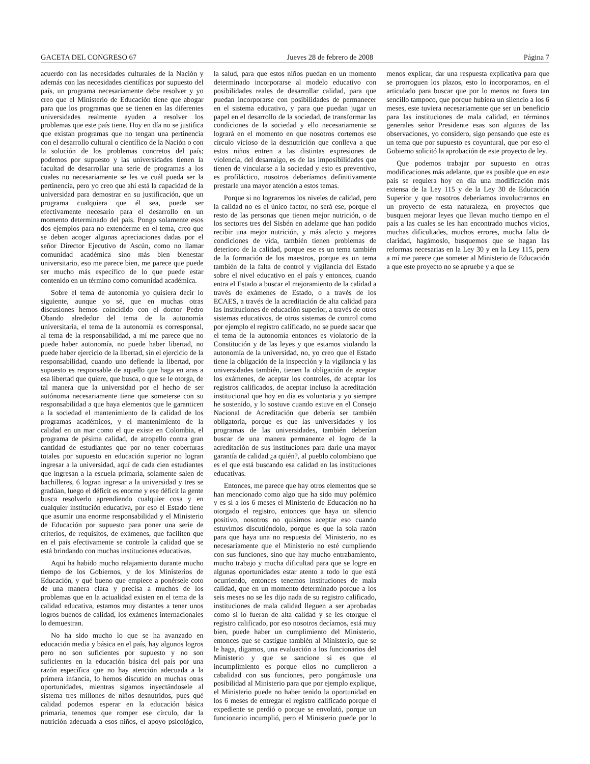GACETA DEL CONGRESO 67 Jueves 28 de febrero de 2008 Página 7
acuerdo con las necesidades culturales de la Nación y además con las necesidades científicas por supuesto del país, un programa necesariamente debe resolver y yo creo que el Ministerio de Educación tiene que abogar para que los programas que se tienen en las diferentes universidades realmente ayuden a resolver los problemas que este país tiene. Hoy en día no se justifica que existan programas que no tengan una pertinencia con el desarrollo cultural o científico de la Nación o con la solución de los problemas concretos del país; podemos por supuesto y las universidades tienen la facultad de desarrollar una serie de programas a los cuales no necesariamente se les ve cuál pueda ser la pertinencia, pero yo creo que ahí está la capacidad de la universidad para demostrar en su justificación, que un programa cualquiera que él sea, puede ser efectivamente necesario para el desarrollo en un momento determinado del país. Pongo solamente esos dos ejemplos para no extenderme en el tema, creo que se deben acoger algunas apreciaciones dadas por el señor Director Ejecutivo de Ascún, como no llamar comunidad académica sino más bien bienestar universitario, eso me parece bien, me parece que puede ser mucho más específico de lo que puede estar contenido en un término como comunidad académica.
Sobre el tema de autonomía yo quisiera decir lo siguiente, aunque yo sé, que en muchas otras discusiones hemos coincidido con el doctor Pedro Obando alrededor del tema de la autonomía universitaria, el tema de la autonomía es corresponsal, al tema de la responsabilidad, a mí me parece que no puede haber autonomía, no puede haber libertad, no puede haber ejercicio de la libertad, sin el ejercicio de la responsabilidad, cuando uno defiende la libertad, por supuesto es responsable de aquello que haga en aras a esa libertad que quiere, que busca, o que se le otorga, de tal manera que la universidad por el hecho de ser autónoma necesariamente tiene que someterse con su responsabilidad a que haya elementos que le garanticen a la sociedad el mantenimiento de la calidad de los programas académicos, y el mantenimiento de la calidad en un mar como el que existe en Colombia, el programa de pésima calidad, de atropello contra gran cantidad de estudiantes que por no tener coberturas totales por supuesto en educación superior no logran ingresar a la universidad, aquí de cada cien estudiantes que ingresan a la escuela primaria, solamente salen de bachilleres, 6 logran ingresar a la universidad y tres se gradúan, luego el déficit es enorme y ese déficit la gente busca resolverlo aprendiendo cualquier cosa y en cualquier institución educativa, por eso el Estado tiene que asumir una enorme responsabilidad y el Ministerio de Educación por supuesto para poner una serie de criterios, de requisitos, de exámenes, que faciliten que en el país efectivamente se controle la calidad que se está brindando con muchas instituciones educativas.
Aquí ha habido mucho relajamiento durante mucho tiempo de los Gobiernos, y de los Ministerios de Educación, y qué bueno que empiece a ponérsele coto de una manera clara y precisa a muchos de los problemas que en la actualidad existen en el tema de la calidad educativa, estamos muy distantes a tener unos logros buenos de calidad, los exámenes internacionales lo demuestran.
No ha sido mucho lo que se ha avanzado en educación media y básica en el país, hay algunos logros pero no son suficientes por supuesto y no son suficientes en la educación básica del país por una razón específica que no hay atención adecuada a la primera infancia, lo hemos discutido en muchas otras oportunidades, mientras sigamos inyectándosele al sistema tres millones de niños desnutridos, pues qué calidad podemos esperar en la educación básica primaria, tenemos que romper ese círculo, dar la nutrición adecuada a esos niños, el apoyo psicológico, la salud, para que estos niños puedan en un momento determinado incorporarse al modelo educativo con posibilidades reales de desarrollar calidad, para que puedan incorporarse con posibilidades de permanecer en el sistema educativo, y para que puedan jugar un papel en el desarrollo de la sociedad, de transformar las condiciones de la sociedad y ello necesariamente se logrará en el momento en que nosotros cortemos ese círculo vicioso de la desnutrición que conlleva a que estos niños entren a las distintas expresiones de violencia, del desarraigo, es de las imposibilidades que tienen de vincularse a la sociedad y esto es preventivo, es profiláctico, nosotros deberíamos definitivamente prestarle una mayor atención a estos temas.
Porque si no lograremos los niveles de calidad, pero la calidad no es el único factor, no será ese, porque el resto de las personas que tienen mejor nutrición, o de los sectores tres del Sisbén en adelante que han podido recibir una mejor nutrición, y más afecto y mejores condiciones de vida, también tienen problemas de deterioro de la calidad, porque ese es un tema también de la formación de los maestros, porque es un tema también de la falta de control y vigilancia del Estado sobre el nivel educativo en el país y entonces, cuando entra el Estado a buscar el mejoramiento de la calidad a través de exámenes de Estado, o a través de los ECAES, a través de la acreditación de alta calidad para las instituciones de educación superior, a través de otros sistemas educativos, de otros sistemas de control como por ejemplo el registro calificado, no se puede sacar que el tema de la autonomía entonces es violatorio de la Constitución y de las leyes y que estamos violando la autonomía de la universidad, no, yo creo que el Estado tiene la obligación de la inspección y la vigilancia y las universidades también, tienen la obligación de aceptar los exámenes, de aceptar los controles, de aceptar los registros calificados, de aceptar incluso la acreditación institucional que hoy en día es voluntaria y yo siempre he sostenido, y lo sostuve cuando estuve en el Consejo Nacional de Acreditación que debería ser también obligatoria, porque es que las universidades y los programas de las universidades, también deberían buscar de una manera permanente el logro de la acreditación de sus instituciones para darle una mayor garantía de calidad ¿a quién?, al pueblo colombiano que es el que está buscando esa calidad en las instituciones educativas.
Entonces, me parece que hay otros elementos que se han mencionado como algo que ha sido muy polémico y es si a los 6 meses el Ministerio de Educación no ha otorgado el registro, entonces que haya un silencio positivo, nosotros no quisimos aceptar eso cuando estuvimos discutiéndolo, porque es que la sola razón para que haya una no respuesta del Ministerio, no es necesariamente que el Ministerio no esté cumpliendo con sus funciones, sino que hay mucho entrabamiento, mucho trabajo y mucha dificultad para que se logre en algunas oportunidades estar atento a todo lo que está ocurriendo, entonces tenemos instituciones de mala calidad, que en un momento determinado porque a los seis meses no se les dijo nada de su registro calificado, instituciones de mala calidad lleguen a ser aprobadas como si lo fueran de alta calidad y se les otorgue el registro calificado, por eso nosotros decíamos, está muy bien, puede haber un cumplimiento del Ministerio, entonces que se castigue también al Ministerio, que se le haga, digamos, una evaluación a los funcionarios del Ministerio y que se sancione si es que el incumplimiento es porque ellos no cumplieron a cabalidad con sus funciones, pero pongámosle una posibilidad al Ministerio para que por ejemplo explique, el Ministerio puede no haber tenido la oportunidad en los 6 meses de entregar el registro calificado porque el expediente se perdió o porque se envolató, porque un funcionario incumplió, pero el Ministerio puede por lo menos explicar, dar una respuesta explicativa para que se prorroguen los plazos, esto lo incorporamos, en el articulado para buscar que por lo menos no fuera tan sencillo tampoco, que porque hubiera un silencio a los 6 meses, este tuviera necesariamente que ser un beneficio para las instituciones de mala calidad, en términos generales señor Presidente esas son algunas de las observaciones, yo considero, sigo pensando que este es un tema que por supuesto es coyuntural, que por eso el Gobierno solicitó la aprobación de este proyecto de ley.
Que podemos trabajar por supuesto en otras modificaciones más adelante, que es posible que en este país se requiera hoy en día una modificación más extensa de la Ley 115 y de la Ley 30 de Educación Superior y que nosotros deberíamos involucrarnos en un proyecto de esta naturaleza, en proyectos que busquen mejorar leyes que llevan mucho tiempo en el país a las cuales se les han encontrado muchos vicios, muchas dificultades, muchos errores, mucha falta de claridad, hagámoslo, busquemos que se hagan las reformas necesarias en la Ley 30 y en la Ley 115, pero a mí me parece que someter al Ministerio de Educación a que este proyecto no se apruebe y a que se